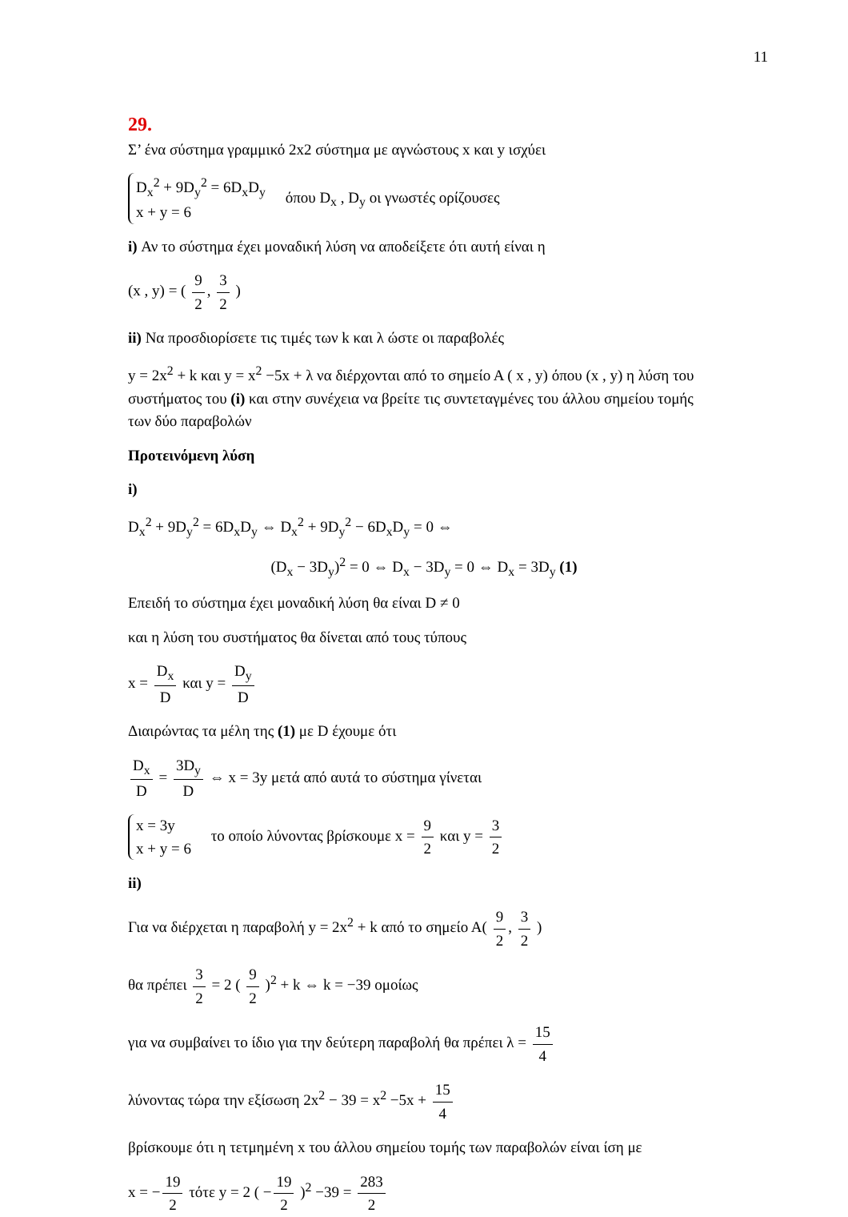11
29.
Σ’ ένα σύστημα γραμμικό 2x2 σύστημα με αγνώστους x και y ισχύει
D<sub>x</sub><sup>2</sup> + 9D<sub>y</sub><sup>2</sup> = 6D<sub>x</sub>D<sub>y</sub>
x + y = 6 όπου D<sub>x</sub> , D<sub>y</sub> οι γνωστές ορίζουσες
i) Αν το σύστημα έχει μοναδική λύση να αποδείξετε ότι αυτή είναι η
(x , y) = ( 9 2, 3 2 )
ii) Να προσδιορίσετε τις τιμές των k και λ ώστε οι παραβολές
y = 2x<sup>2</sup> + k και y = x<sup>2</sup> −5x + λ να διέρχονται από το σημείο Α ( x , y) όπου (x , y) η λύση του συστήματος του (i) και στην συνέχεια να βρείτε τις συντεταγμένες του άλλου σημείου τομής των δύο παραβολών
Προτεινόμενη λύση
i)
D<sub>x</sub><sup>2</sup> + 9D<sub>y</sub><sup>2</sup> = 6D<sub>x</sub>D<sub>y</sub> ⇔ D<sub>x</sub><sup>2</sup> + 9D<sub>y</sub><sup>2</sup> − 6D<sub>x</sub>D<sub>y</sub> = 0 ⇔
(D<sub>x</sub> − 3D<sub>y</sub>)<sup>2</sup> = 0 ⇔ D<sub>x</sub> − 3D<sub>y</sub> = 0 ⇔ D<sub>x</sub> = 3D<sub>y</sub> (1)
Επειδή το σύστημα έχει μοναδική λύση θα είναι D ≠ 0
και η λύση του συστήματος θα δίνεται από τους τύπους
x = D<sub>x</sub> D και y = D<sub>y</sub> D
Διαιρώντας τα μέλη της (1) με D έχουμε ότι
D<sub>x</sub> D = 3D<sub>y</sub> D ⇔ x = 3y μετά από αυτά το σύστημα γίνεται
x = 3y
x + y = 6 το οποίο λύνοντας βρίσκουμε x = 9 2 και y = 3 2
ii)
Για να διέρχεται η παραβολή y = 2x<sup>2</sup> + k από το σημείο Α( 9 2, 3 2 )
θα πρέπει 3 2 = 2 ( 9 2 )<sup>2</sup> + k ⇔ k = −39 ομοίως
για να συμβαίνει το ίδιο για την δεύτερη παραβολή θα πρέπει λ = 15 4
λύνοντας τώρα την εξίσωση 2x<sup>2</sup> − 39 = x<sup>2</sup> −5x + 15 4
βρίσκουμε ότι η τετμημένη x του άλλου σημείου τομής των παραβολών είναι ίση με
x = − 19 2 τότε y = 2 ( − 19 2 )<sup>2</sup> −39 = 283 2